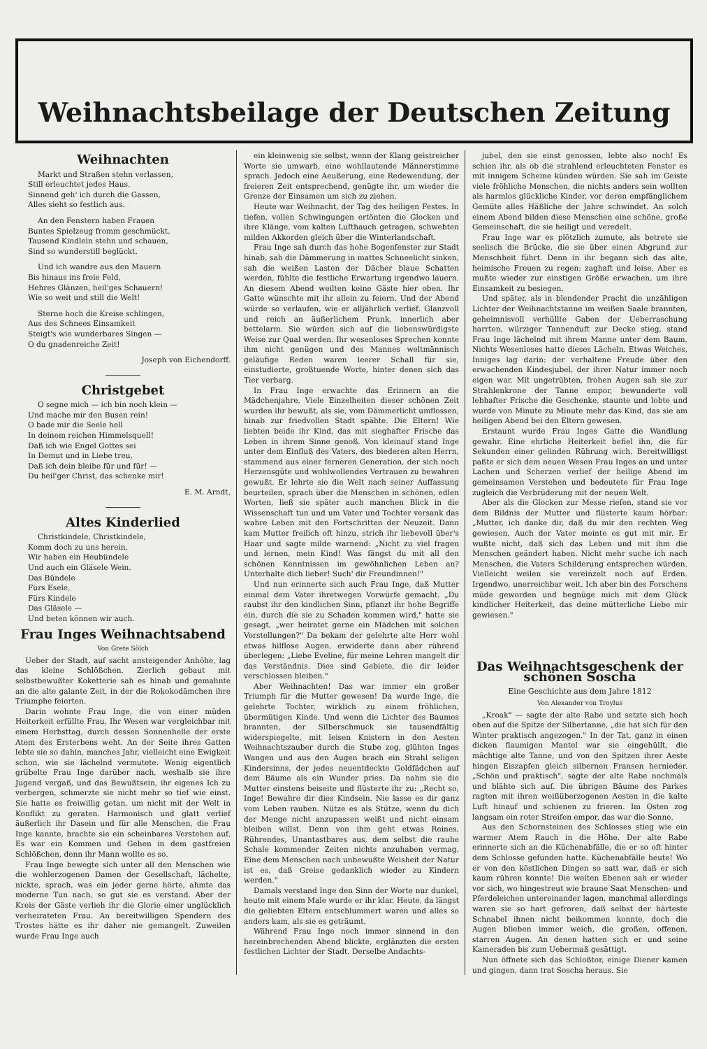Weihnachtsbeilage der Deutschen Zeitung
Weihnachten
Markt und Straßen stehn verlassen,
Still erleuchtet jedes Haus.
Sinnend geh' ich durch die Gassen,
Alles sieht so festlich aus.
An den Fenstern haben Frauen
Buntes Spielzeug fromm geschmückt,
Tausend Kindlein stehn und schauen,
Sind so wunderstill beglückt.
Und ich wandre aus den Mauern
Bis hinaus ins freie Feld,
Hehres Glänzen, heil'ges Schauern!
Wie so weit und still die Welt!
Sterne hoch die Kreise schlingen,
Aus des Schnees Einsamkeit
Steigt's wie wunderbares Singen —
O du gnadenreiche Zeit!
Joseph von Eichendorff.
Christgebet
O segne mich — ich bin noch klein —
Und mache mir den Busen rein!
O bade mir die Seele hell
In deinem reichen Himmelsquell!
Daß ich wie Engel Gottes sei
In Demut und in Liebe treu,
Daß ich dein bleibe für und für! —
Du heil'ger Christ, das schenke mir!
E. M. Arndt.
Altes Kinderlied
Christkindele, Christkindele,
Komm doch zu uns herein,
Wir haben ein Heubündele
Und auch ein Gläsele Wein.
Das Bündele
Fürs Eselе,
Fürs Kindele
Das Gläsele —
Und beten können wir auch.
Frau Inges Weihnachtsabend
Von Grete Sölch
Ueber der Stadt, auf sacht ansteigender Anhöhe, lag das kleine Schlößchen. Zierlich gebaut mit selbstbewußter Koketterie sah es hinab und gemahnte an die alte galante Zeit, in der die Rokokodämchen ihre Triumphe feierten.
Darin wohnte Frau Inge, die von einer müden Heiterkeit erfüllte Frau. Ihr Wesen war vergleichbar mit einem Herbsttag, durch dessen Sonnenhelle der erste Atem des Ersterbens weht. An der Seite ihres Gatten lebte sie so dahin, manches Jahr, vielleicht eine Ewigkeit schon, wie sie lächelnd vermutete. Wenig eigentlich grübelte Frau Inge darüber nach, weshalb sie ihre Jugend vergaß, und das Bewußtsein, ihr eigenes Ich zu verbergen, schmerzte sie nicht mehr so tief wie einst. Sie hatte es freiwillig getan, um nicht mit der Welt in Konflikt zu geraten. Harmonisch und glatt verlief äußerlich ihr Dasein und für alle Menschen, die Frau Inge kannte, brachte sie ein scheinbares Verstehen auf. Es war ein Kommen und Gehen in dem gastfreien Schlößchen, denn ihr Mann wollte es so.
Frau Inge bewegte sich unter all den Menschen wie die wohlerzogenen Damen der Gesellschaft, lächelte, nickte, sprach, was ein jeder gerne hörte, ahmte das moderne Tun nach, so gut sie es verstand. Aber der Kreis der Gäste verlieh ihr die Glorie einer unglücklich verheirateten Frau. An bereitwilligen Spendern des Trostes hätte es ihr daher nie gemangelt. Zuweilen wurde Frau Inge auch
ein kleinwenig sie selbst, wenn der Klang geistreicher Worte sie umwarb, eine wohllautende Männerstimme sprach. Jedoch eine Aeußerung, eine Redewendung, der freieren Zeit entsprechend, genügte ihr, um wieder die Grenze der Einsamen um sich zu ziehen.
Heute war Weihnacht, der Tag des heiligen Festes. In tiefen, vollen Schwingungen ertönten die Glocken und ihre Klänge, vom kalten Lufthauch getragen, schwebten milden Akkorden gleich über die Winterlandschaft.
Frau Inge sah durch das hohe Bogenfenster zur Stadt hinab, sah die Dämmerung in mattes Schneelicht sinken, sah die weißen Lasten der Dächer blaue Schatten werden, fühlte die festliche Erwartung irgendwo lauern. An diesem Abend weilten keine Gäste hier oben. Ihr Gatte wünschte mit ihr allein zu feiern. Und der Abend würde so verlaufen, wie er alljährlich verlief. Glanzvoll und reich an äußerlichem Prunk, innerlich aber bettelarm. Sie würden sich auf die liebenswürdigste Weise zur Qual werden. Ihr wesenloses Sprechen konnte ihm nicht genügen und des Mannes weltmännisch geläufige Reden waren leerer Schall für sie, einstudierte, großtuende Worte, hinter denen sich das Tier verbarg.
In Frau Inge erwachte das Erinnern an die Mädchenjahre. Viele Einzelheiten dieser schönen Zeit wurden ihr bewußt, als sie, vom Dämmerlicht umflossen, hinab zur friedvollen Stadt spähte. Die Eltern! Wie liebten beide ihr Kind, das mit sieghafter Frische das Leben in ihrem Sinne genoß. Von kleinauf stand Inge unter dem Einfluß des Vaters, des biederen alten Herrn, stammend aus einer ferneren Generation, der sich noch Herzensgüte und wohlwollendes Vertrauen zu bewahren gewußt. Er lehrte sie die Welt nach seiner Auffassung beurteilen, sprach über die Menschen in schönen, edlen Worten, ließ sie später auch manchen Blick in die Wissenschaft tun und um Vater und Tochter versank das wahre Leben mit den Fortschritten der Neuzeit. Dann kam Mutter freilich oft hinzu, strich ihr liebevoll über's Haar und sagte milde warnend: „Nicht zu viel fragen und lernen, mein Kind! Was fängst du mit all den schönen Kenntnissen im gewöhnlichen Leben an? Unterhalte dich lieber! Such' dir Freundinnen!"
Und nun erinnerte sich auch Frau Inge, daß Mutter einmal dem Vater ihretwegen Vorwürfe gemacht. „Du raubst ihr den kindlichen Sinn, pflanzt ihr hohe Begriffe ein, durch die sie zu Schaden kommen wird," hatte sie gesagt, „wer heiratet gerne ein Mädchen mit solchen Vorstellungen?" Da bekam der gelehrte alte Herr wohl etwas hilflose Augen, erwiderte dann aber rührend überlegen: „Liebe Eveline, für meine Lehren mangelt dir das Verständnis. Dies sind Gebiete, die dir leider verschlossen bleiben."
Aber Weihnachten! Das war immer ein großer Triumph für die Mutter gewesen! Da wurde Inge, die gelehrte Tochter, wirklich zu einem fröhlichen, übermütigen Kinde. Und wenn die Lichter des Baumes brannten, der Silberschmuck sie tausendfältig widerspiegelte, mit leisen Knistern in den Aesten Weihnachtszauber durch die Stube zog, glühten Inges Wangen und aus den Augen brach ein Strahl seligen Kindersinns, der jedes neuentdeckte Goldfädchen auf dem Bäume als ein Wunder pries. Da nahm sie die Mutter einstens beiseite und flüsterte ihr zu: „Recht so, Inge! Bewahre dir dies Kindsein. Nie lasse es dir ganz vom Leben rauben. Nütze es als Stütze, wenn du dich der Menge nicht anzupassen weißt und nicht einsam bleiben willst. Denn von ihm geht etwas Reines, Rührendes, Unantastbares aus, dem selbst die rauhe Schale kommender Zeiten nichts anzuhaben vermag. Eine dem Menschen nach unbewußte Weisheit der Natur ist es, daß Greise gedanklich wieder zu Kindern werden."
Damals verstand Inge den Sinn der Worte nur dunkel, heute mit einem Male wurde er ihr klar. Heute, da längst die geliebten Eltern entschlummert waren und alles so anders kam, als sie es geträumt.
Während Frau Inge noch immer sinnend in den hereinbrechenden Abend blickte, erglänzten die ersten festlichen Lichter der Stadt. Derselbe Andachts-
jubel, den sie einst genossen, lebte also noch! Es schien ihr, als ob die strahlend erleuchteten Fenster es mit innigem Scheine künden würden. Sie sah im Geiste viele fröhliche Menschen, die nichts anders sein wollten als harmlos glückliche Kinder, vor deren empfänglichem Gemüte alles Häßliche der Jahre schwindet. An solch einem Abend bilden diese Menschen eine schöne, große Gemeinschaft, die sie heiligt und veredelt.
Frau Inge war es plötzlich zumute, als betrete sie seelisch die Brücke, die sie über einen Abgrund zur Menschheit führt. Denn in ihr begann sich das alte, heimische Freuen zu regen: zaghaft und leise. Aber es mußte wieder zur einstigen Größe erwachen, um ihre Einsamkeit zu besiegen.
Und später, als in blendender Pracht die unzähligen Lichter der Weihnachtstanne im weißen Saale brannten, geheimnisvoll verhüllte Gaben der Ueberraschung harrten, würziger Tannenduft zur Decke stieg, stand Frau Inge lächelnd mit ihrem Manne unter dem Baum. Nichts Wesenloses hatte dieses Lächeln. Etwas Weiches, Inniges lag darin: der verhaltene Freude über den erwachenden Kindesjubel, der ihrer Natur immer noch eigen war. Mit ungetrübten, frohen Augen sah sie zur Strahlenkrone der Tanne empor, bewunderte voll lebhafter Frische die Geschenke, staunte und lobte und wurde von Minute zu Minute mehr das Kind, das sie am heiligen Abend bei den Eltern gewesen.
Erstaunt wurde Frau Inges Gatte die Wandlung gewahr. Eine ehrliche Heiterkeit befiel ihn, die für Sekunden einer gelinden Rührung wich. Bereitwilligst paßte er sich dem neuen Wesen Frau Inges an und unter Lachen und Scherzen verlief der heilige Abend im gemeinsamen Verstehen und bedeutete für Frau Inge zugleich die Verbrüderung mit der neuen Welt.
Aber als die Glocken zur Messe riefen, stand sie vor dem Bildnis der Mutter und flüsterte kaum hörbar: „Mutter, ich danke dir, daß du mir den rechten Weg gewiesen. Auch der Vater meinte es gut mit mir. Er wußte nicht, daß sich das Leben und mit ihm die Menschen geändert haben. Nicht mehr suche ich nach Menschen, die Vaters Schilderung entsprechen würden. Vielleicht weilen sie vereinzelt noch auf Erden. Irgendwo, unerreichbar weit. Ich aber bin des Forschens müde geworden und begnüge mich mit dem Glück kindlicher Heiterkeit, das deine mütterliche Liebe mir gewiesen."
Das Weihnachtsgeschenk der schönen Soscha
Eine Geschichte aus dem Jahre 1812
Von Alexander von Troylus
„Kroak" — sagte der alte Rabe und setzte sich hoch oben auf die Spitze der Silbertanne, „die hat sich für den Winter praktisch angezogen." In der Tat, ganz in einen dicken flaumigen Mantel war sie eingehüllt, die mächtige alte Tanne, und von den Spitzen ihrer Aeste hingen Eiszapfen gleich silbernen Fransen hernieder. „Schön und praktisch", sagte der alte Rabe nochmals und blähte sich auf. Die übrigen Bäume des Parkes ragten mit ihren weißüberzogenen Aesten in die kalte Luft hinauf und schienen zu frieren. Im Osten zog langsam ein roter Streifen empor, das war die Sonne.
Aus den Schornsteinen des Schlosses stieg wie ein warmer Atem Rauch in die Höhe. Der alte Rabe erinnerte sich an die Küchenabfälle, die er so oft hinter dem Schlosse gefunden hatte. Küchenabfälle heute! Wo er von den köstlichen Dingen so satt war, daß er sich kaum rühren konnte! Die weiten Ebenen sah er wieder vor sich, wo hingestreut wie braune Saat Menschen- und Pferdeleichen untereinander lagen, manchmal allerdings waren sie so hart gefroren, daß selbst der härteste Schnabel ihnen nicht beikommen konnte, doch die Augen blieben immer weich, die großen, offenen, starren Augen. An denen hatten sich er und seine Kameraden bis zum Uebermaß gesättigt.
Nun öffnete sich das Schloßtor, einige Diener kamen und gingen, dann trat Soscha heraus. Sie